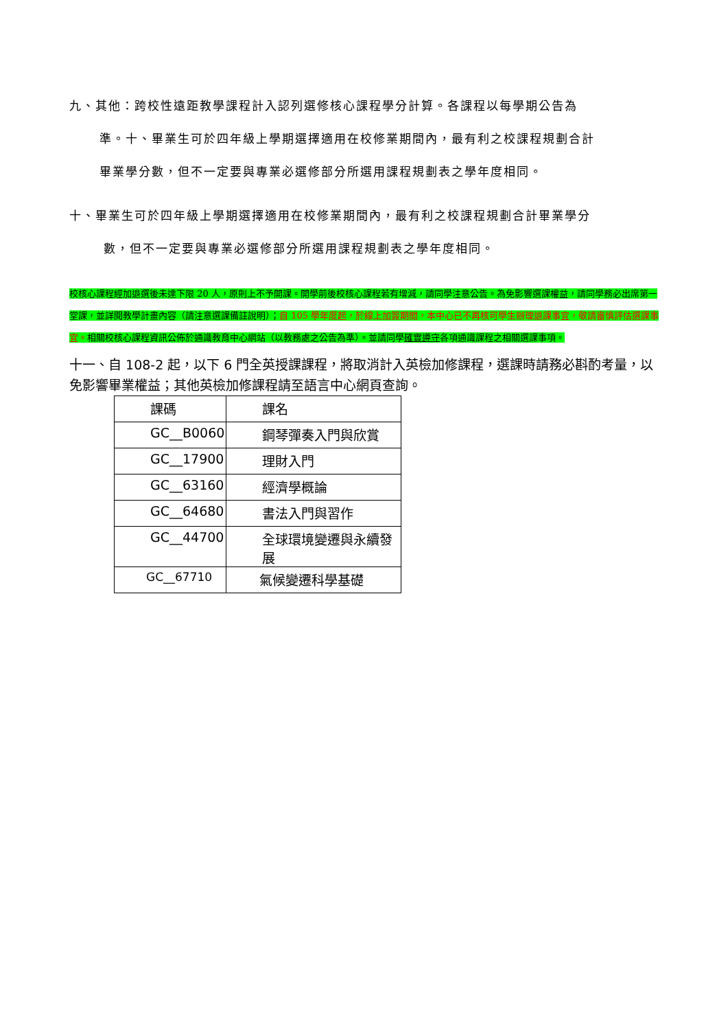九、其他：跨校性遠距教學課程計入認列選修核心課程學分計算。各課程以每學期公告為
準。十、畢業生可於四年級上學期選擇適用在校修業期間內，最有利之校課程規劃合計
畢業學分數，但不一定要與專業必選修部分所選用課程規劃表之學年度相同。
十、畢業生可於四年級上學期選擇適用在校修業期間內，最有利之校課程規劃合計畢業學分
數，但不一定要與專業必選修部分所選用課程規劃表之學年度相同。
校核心課程經加退選後未達下限 20 人，原則上不予開課。開學前後校核心課程若有增減，請同學注意公告。為免影響選課權益，請同學務必出席第一堂課，並詳閱教學計畫內容（請注意選課備註說明）；自 105 學年度起，於線上加簽期間，本中心已不再核可學生辦理退課事宜，敬請審慎評估選課事宜。相關校核心課程資訊公佈於通識教育中心網站（以教務處之公告為準）。並請同學確實遵守各項通識課程之相關選課事項。
十一、自 108-2 起，以下 6 門全英授課課程，將取消計入英檢加修課程，選課時請務必斟酌考量，以免影響畢業權益；其他英檢加修課程請至語言中心網頁查詢。
| 課碼 | 課名 |
| GC__B0060 | 鋼琴彈奏入門與欣賞 |
| GC__17900 | 理財入門 |
| GC__63160 | 經濟學概論 |
| GC__64680 | 書法入門與習作 |
| GC__44700 | 全球環境變遷與永續發展 |
| GC__67710 | 氣候變遷科學基礎 |